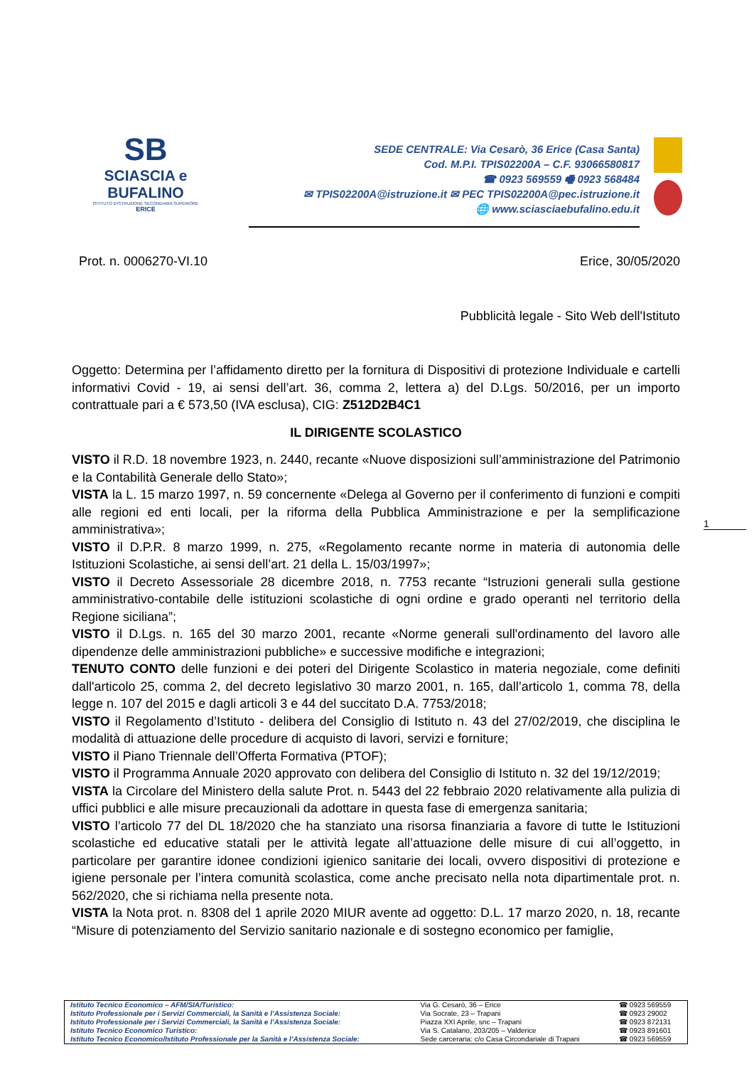SB
SCIASCIA e BUFALINO
ISTITUTO D'ISTRUZIONE SECONDARIA SUPERIORE
ERICE
SEDE CENTRALE: Via Cesarò, 36 Erice (Casa Santa)
Cod. M.P.I. TPIS02200A – C.F. 93066580817
☎ 0923 569559 🖷 0923 568484
✉ TPIS02200A@istruzione.it ✉ PEC TPIS02200A@pec.istruzione.it
🌐 www.sciasciaebufalino.edu.it
Prot. n. 0006270-VI.10 Erice, 30/05/2020
Pubblicità legale - Sito Web dell'Istituto
Oggetto: Determina per l’affidamento diretto per la fornitura di Dispositivi di protezione Individuale e cartelli informativi Covid - 19, ai sensi dell’art. 36, comma 2, lettera a) del D.Lgs. 50/2016, per un importo contrattuale pari a € 573,50 (IVA esclusa), CIG: Z512D2B4C1
IL DIRIGENTE SCOLASTICO
VISTO il R.D. 18 novembre 1923, n. 2440, recante «Nuove disposizioni sull’amministrazione del Patrimonio e la Contabilità Generale dello Stato»;
VISTA la L. 15 marzo 1997, n. 59 concernente «Delega al Governo per il conferimento di funzioni e compiti alle regioni ed enti locali, per la riforma della Pubblica Amministrazione e per la semplificazione amministrativa»;
VISTO il D.P.R. 8 marzo 1999, n. 275, «Regolamento recante norme in materia di autonomia delle Istituzioni Scolastiche, ai sensi dell’art. 21 della L. 15/03/1997»;
VISTO il Decreto Assessoriale 28 dicembre 2018, n. 7753 recante “Istruzioni generali sulla gestione amministrativo-contabile delle istituzioni scolastiche di ogni ordine e grado operanti nel territorio della Regione siciliana”;
VISTO il D.Lgs. n. 165 del 30 marzo 2001, recante «Norme generali sull'ordinamento del lavoro alle dipendenze delle amministrazioni pubbliche» e successive modifiche e integrazioni;
TENUTO CONTO delle funzioni e dei poteri del Dirigente Scolastico in materia negoziale, come definiti dall'articolo 25, comma 2, del decreto legislativo 30 marzo 2001, n. 165, dall’articolo 1, comma 78, della legge n. 107 del 2015 e dagli articoli 3 e 44 del succitato D.A. 7753/2018;
VISTO il Regolamento d’Istituto - delibera del Consiglio di Istituto n. 43 del 27/02/2019, che disciplina le modalità di attuazione delle procedure di acquisto di lavori, servizi e forniture;
VISTO il Piano Triennale dell’Offerta Formativa (PTOF);
VISTO il Programma Annuale 2020 approvato con delibera del Consiglio di Istituto n. 32 del 19/12/2019;
VISTA la Circolare del Ministero della salute Prot. n. 5443 del 22 febbraio 2020 relativamente alla pulizia di uffici pubblici e alle misure precauzionali da adottare in questa fase di emergenza sanitaria;
VISTO l’articolo 77 del DL 18/2020 che ha stanziato una risorsa finanziaria a favore di tutte le Istituzioni scolastiche ed educative statali per le attività legate all’attuazione delle misure di cui all’oggetto, in particolare per garantire idonee condizioni igienico sanitarie dei locali, ovvero dispositivi di protezione e igiene personale per l’intera comunità scolastica, come anche precisato nella nota dipartimentale prot. n. 562/2020, che si richiama nella presente nota.
VISTA la Nota prot. n. 8308 del 1 aprile 2020 MIUR avente ad oggetto: D.L. 17 marzo 2020, n. 18, recante “Misure di potenziamento del Servizio sanitario nazionale e di sostegno economico per famiglie,
1
| Istituto Tecnico Economico – AFM/SIA/Turistico: | Via G. Cesarò, 36 – Erice | ☎ 0923 569559 |
| Istituto Professionale per i Servizi Commerciali, la Sanità e l’Assistenza Sociale: | Via Socrate, 23 – Trapani | ☎ 0923 29002 |
| Istituto Professionale per i Servizi Commerciali, la Sanità e l’Assistenza Sociale: | Piazza XXI Aprile, snc – Trapani | ☎ 0923 872131 |
| Istituto Tecnico Economico Turistico: | Via S. Catalano, 203/205 – Valderice | ☎ 0923 891601 |
| Istituto Tecnico Economico/Istituto Professionale per la Sanità e l’Assistenza Sociale: | Sede carceraria: c/o Casa Circondariale di Trapani | ☎ 0923 569559 |